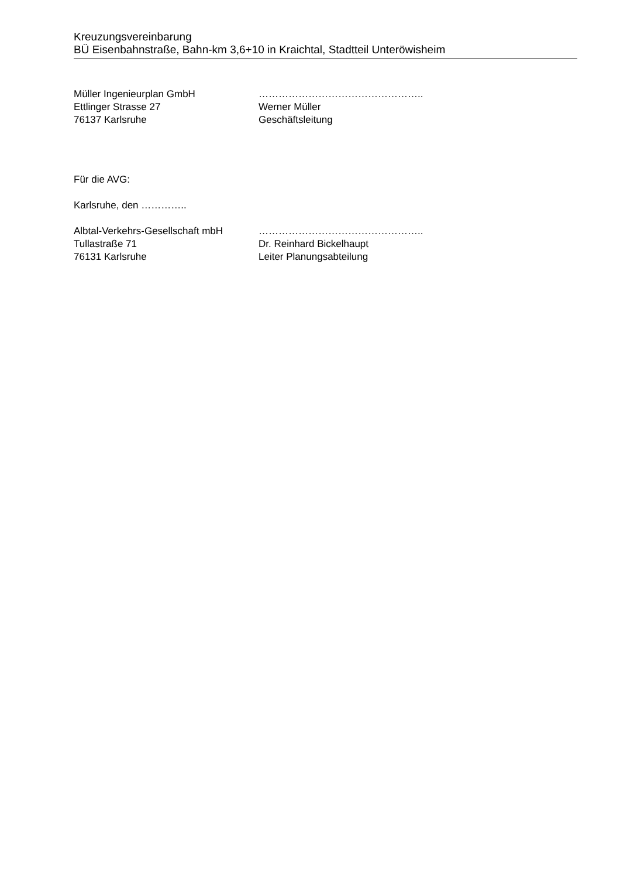Kreuzungsvereinbarung
BÜ Eisenbahnstraße, Bahn-km 3,6+10 in Kraichtal, Stadtteil Unteröwisheim
Müller Ingenieurplan GmbH
Ettlinger Strasse 27
76137 Karlsruhe
…………………………………………..
Werner Müller
Geschäftsleitung
Für die AVG:
Karlsruhe, den …………..
Albtal-Verkehrs-Gesellschaft mbH
Tullastraße 71
76131 Karlsruhe
…………………………………………..
Dr. Reinhard Bickelhaupt
Leiter Planungsabteilung